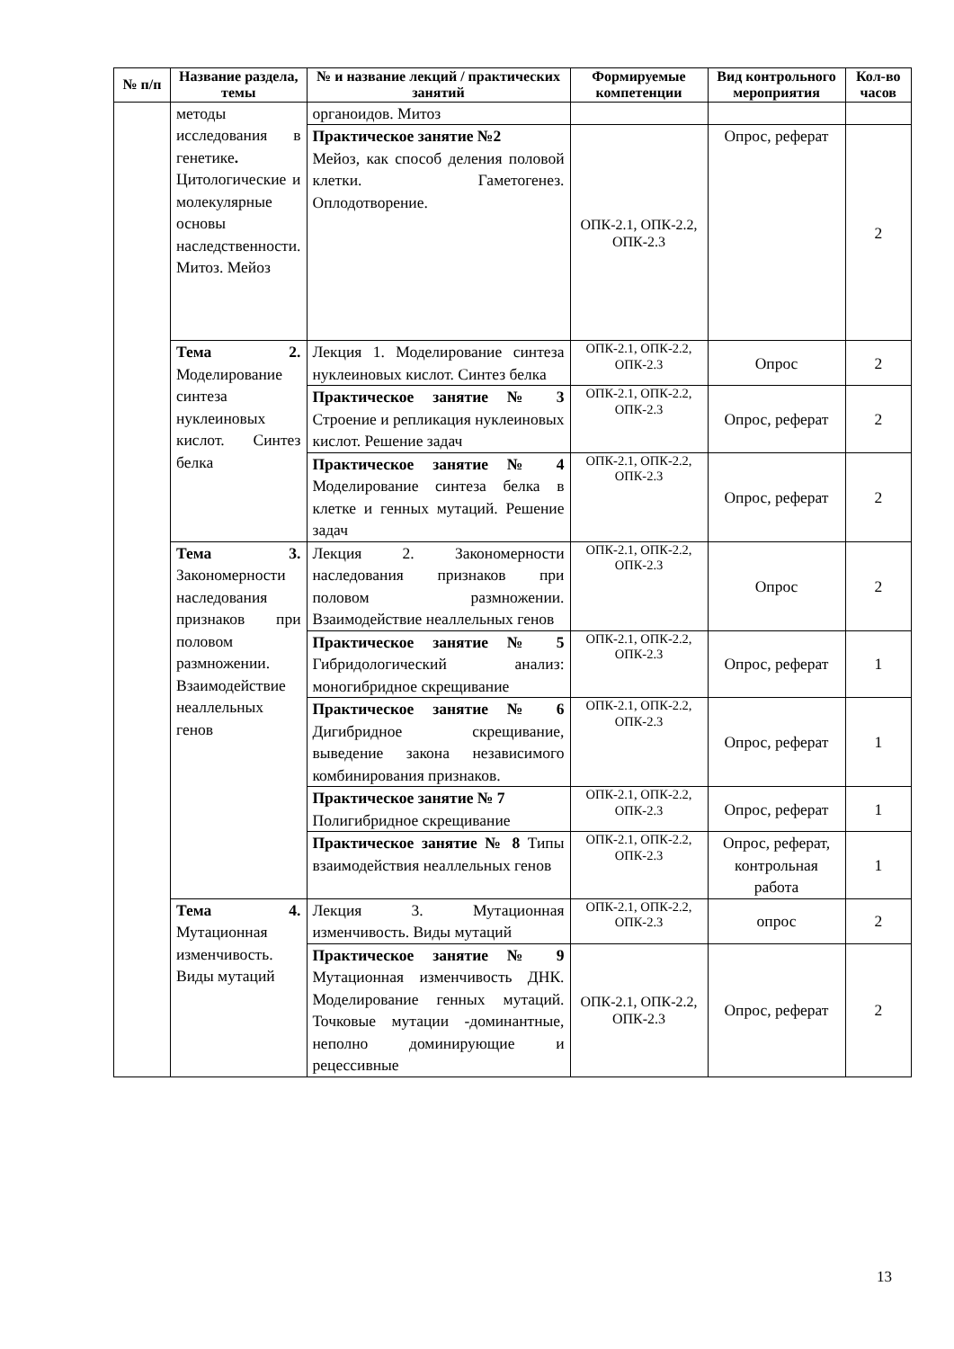| № п/п | Название раздела, темы | № и название лекций / практических занятий | Формируемые компетенции | Вид контрольного мероприятия | Кол-во часов |
| --- | --- | --- | --- | --- | --- |
| | методы исследования в генетике . Цитологические и молекулярные основы наследственности. Митоз. Мейоз | органоидов. Митоз | | | |
| | | Практическое занятие №2 Мейоз, как способ деления половой клетки. Гаметогенез. Оплодотворение. | ОПК-2.1, ОПК-2.2, ОПК-2.3 | Опрос, реферат | 2 |
| | Тема 2. Моделирование синтеза нуклеиновых кислот. Синтез белка | Лекция 1. Моделирование синтеза нуклеиновых кислот. Синтез белка | ОПК-2.1, ОПК-2.2, ОПК-2.3 | Опрос | 2 |
| | | Практическое занятие № 3 Строение и репликация нуклеиновых кислот. Решение задач | ОПК-2.1, ОПК-2.2, ОПК-2.3 | Опрос, реферат | 2 |
| | | Практическое занятие № 4 Моделирование синтеза белка в клетке и генных мутаций. Решение задач | ОПК-2.1, ОПК-2.2, ОПК-2.3 | Опрос, реферат | 2 |
| | Тема 3. Закономерности наследования признаков при половом размножении. Взаимодействие неаллельных генов | Лекция 2. Закономерности наследования признаков при половом размножении. Взаимодействие неаллельных генов | ОПК-2.1, ОПК-2.2, ОПК-2.3 | Опрос | 2 |
| | | Практическое занятие № 5 Гибридологический анализ: моногибридное скрещивание | ОПК-2.1, ОПК-2.2, ОПК-2.3 | Опрос, реферат | 1 |
| | | Практическое занятие № 6 Дигибридное скрещивание, выведение закона независимого комбинирования признаков. | ОПК-2.1, ОПК-2.2, ОПК-2.3 | Опрос, реферат | 1 |
| | | Практическое занятие № 7 Полигибридное скрещивание | ОПК-2.1, ОПК-2.2, ОПК-2.3 | Опрос, реферат | 1 |
| | | Практическое занятие № 8 Типы взаимодействия неаллельных генов | ОПК-2.1, ОПК-2.2, ОПК-2.3 | Опрос, реферат, контрольная работа | 1 |
| | Тема 4. Мутационная изменчивость. Виды мутаций | Лекция 3. Мутационная изменчивость. Виды мутаций | ОПК-2.1, ОПК-2.2, ОПК-2.3 | опрос | 2 |
| | | Практическое занятие № 9 Мутационная изменчивость ДНК. Моделирование генных мутаций. Точковые мутации -доминантные, неполно доминирующие и рецессивные | ОПК-2.1, ОПК-2.2, ОПК-2.3 | Опрос, реферат | 2 |
13